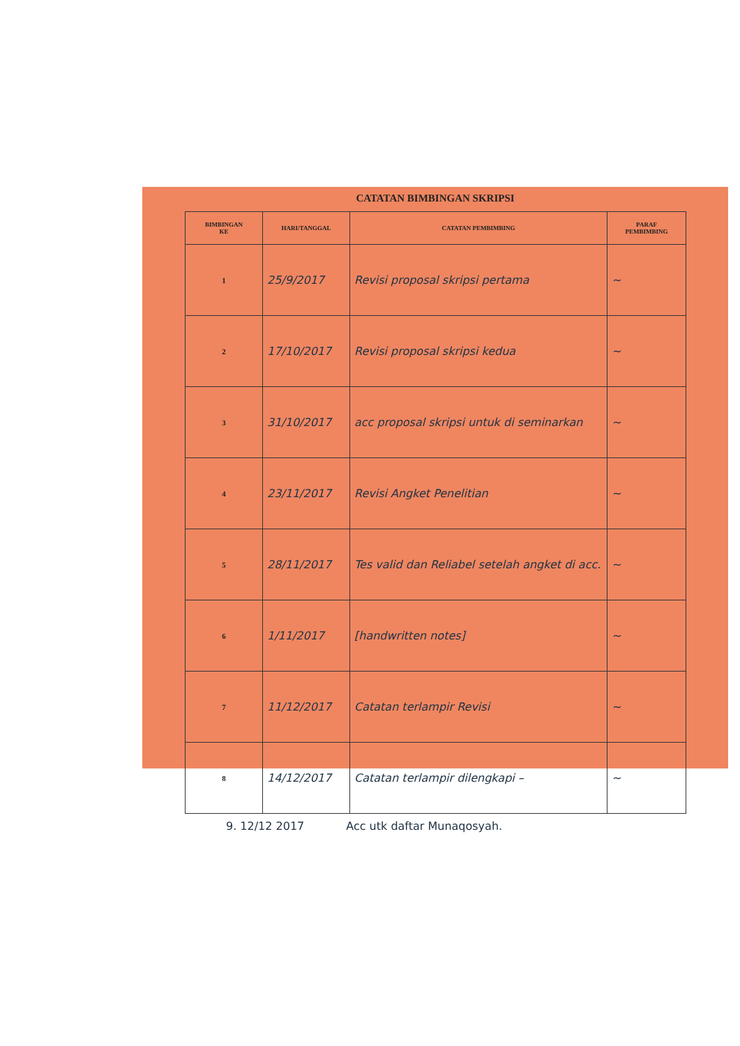CATATAN BIMBINGAN SKRIPSI
| BIMBINGAN KE | HARI/TANGGAL | CATATAN PEMBIMBING | PARAF PEMBIMBING |
| --- | --- | --- | --- |
| 1 | 25/9/2017 | Revisi proposal skripsi pertama | ~ |
| 2 | 17/10/2017 | Revisi proposal skripsi kedua | ~ |
| 3 | 31/10/2017 | acc proposal skripsi untuk di seminarkan | ~ |
| 4 | 23/11/2017 | Revisi Angket Penelitian | ~ |
| 5 | 28/11/2017 | Tes valid dan Reliabel setelah angket di acc. | ~ |
| 6 | 1/11/2017 | [handwritten notes] | ~ |
| 7 | 11/12/2017 | Catatan terlampir Revisi | ~ |
| 8 | 14/12/2017 | Catatan terlampir dilengkapi – | ~ |
9. 12/12 2017 Acc utk daftar Munaqosyah.